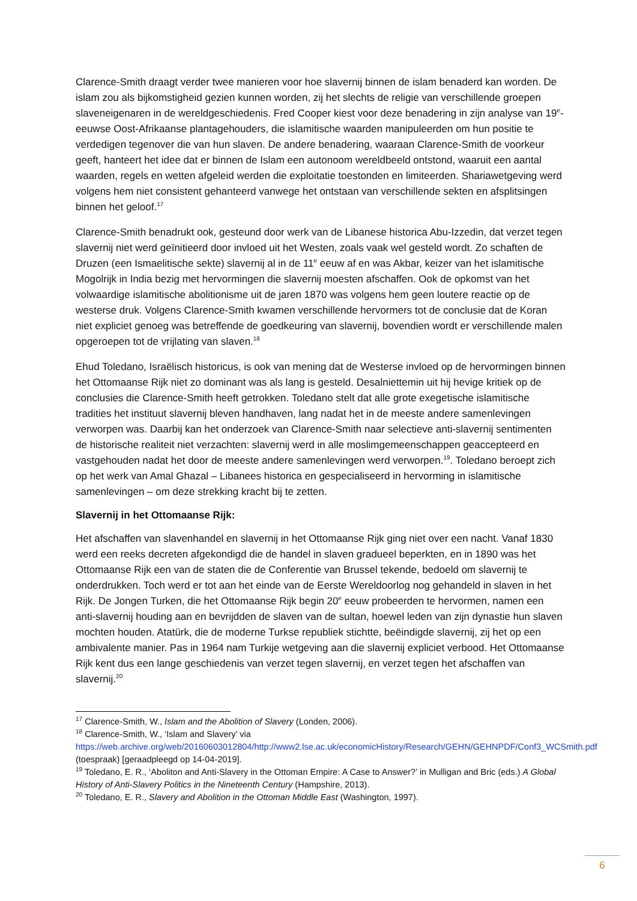Clarence-Smith draagt verder twee manieren voor hoe slavernij binnen de islam benaderd kan worden. De islam zou als bijkomstigheid gezien kunnen worden, zij het slechts de religie van verschillende groepen slaveneigenaren in de wereldgeschiedenis. Fred Cooper kiest voor deze benadering in zijn analyse van 19<sup>e</sup>-eeuwse Oost-Afrikaanse plantagehouders, die islamitische waarden manipuleerden om hun positie te verdedigen tegenover die van hun slaven. De andere benadering, waaraan Clarence-Smith de voorkeur geeft, hanteert het idee dat er binnen de Islam een autonoom wereldbeeld ontstond, waaruit een aantal waarden, regels en wetten afgeleid werden die exploitatie toestonden en limiteerden. Shariawetgeving werd volgens hem niet consistent gehanteerd vanwege het ontstaan van verschillende sekten en afsplitsingen binnen het geloof.<sup>17</sup>
Clarence-Smith benadrukt ook, gesteund door werk van de Libanese historica Abu-Izzedin, dat verzet tegen slavernij niet werd geïnitieerd door invloed uit het Westen, zoals vaak wel gesteld wordt. Zo schaften de Druzen (een Ismaelitische sekte) slavernij al in de 11<sup>e</sup> eeuw af en was Akbar, keizer van het islamitische Mogolrijk in India bezig met hervormingen die slavernij moesten afschaffen. Ook de opkomst van het volwaardige islamitische abolitionisme uit de jaren 1870 was volgens hem geen loutere reactie op de westerse druk. Volgens Clarence-Smith kwamen verschillende hervormers tot de conclusie dat de Koran niet expliciet genoeg was betreffende de goedkeuring van slavernij, bovendien wordt er verschillende malen opgeroepen tot de vrijlating van slaven.<sup>18</sup>
Ehud Toledano, Israëlisch historicus, is ook van mening dat de Westerse invloed op de hervormingen binnen het Ottomaanse Rijk niet zo dominant was als lang is gesteld. Desalniettemin uit hij hevige kritiek op de conclusies die Clarence-Smith heeft getrokken. Toledano stelt dat alle grote exegetische islamitische tradities het instituut slavernij bleven handhaven, lang nadat het in de meeste andere samenlevingen verworpen was. Daarbij kan het onderzoek van Clarence-Smith naar selectieve anti-slavernij sentimenten de historische realiteit niet verzachten: slavernij werd in alle moslimgemeenschappen geaccepteerd en vastgehouden nadat het door de meeste andere samenlevingen werd verworpen.<sup>19</sup>. Toledano beroept zich op het werk van Amal Ghazal – Libanees historica en gespecialiseerd in hervorming in islamitische samenlevingen – om deze strekking kracht bij te zetten.
Slavernij in het Ottomaanse Rijk:
Het afschaffen van slavenhandel en slavernij in het Ottomaanse Rijk ging niet over een nacht. Vanaf 1830 werd een reeks decreten afgekondigd die de handel in slaven gradueel beperkten, en in 1890 was het Ottomaanse Rijk een van de staten die de Conferentie van Brussel tekende, bedoeld om slavernij te onderdrukken. Toch werd er tot aan het einde van de Eerste Wereldoorlog nog gehandeld in slaven in het Rijk. De Jongen Turken, die het Ottomaanse Rijk begin 20<sup>e</sup> eeuw probeerden te hervormen, namen een anti-slavernij houding aan en bevrijdden de slaven van de sultan, hoewel leden van zijn dynastie hun slaven mochten houden. Atatürk, die de moderne Turkse republiek stichtte, beëindigde slavernij, zij het op een ambivalente manier. Pas in 1964 nam Turkije wetgeving aan die slavernij expliciet verbood. Het Ottomaanse Rijk kent dus een lange geschiedenis van verzet tegen slavernij, en verzet tegen het afschaffen van slavernij.<sup>20</sup>
<sup>17</sup> Clarence-Smith, W., Islam and the Abolition of Slavery (Londen, 2006).
<sup>18</sup> Clarence-Smith, W., ‘Islam and Slavery’ via https://web.archive.org/web/20160603012804/http://www2.lse.ac.uk/economicHistory/Research/GEHN/GEHNPDF/Conf3_WCSmith.pdf (toespraak) [geraadpleegd op 14-04-2019].
<sup>19</sup> Toledano, E. R., ‘Aboliton and Anti-Slavery in the Ottoman Empire: A Case to Answer?’ in Mulligan and Bric (eds.) A Global History of Anti-Slavery Politics in the Nineteenth Century (Hampshire, 2013).
<sup>20</sup> Toledano, E. R., Slavery and Abolition in the Ottoman Middle East (Washington, 1997).
6